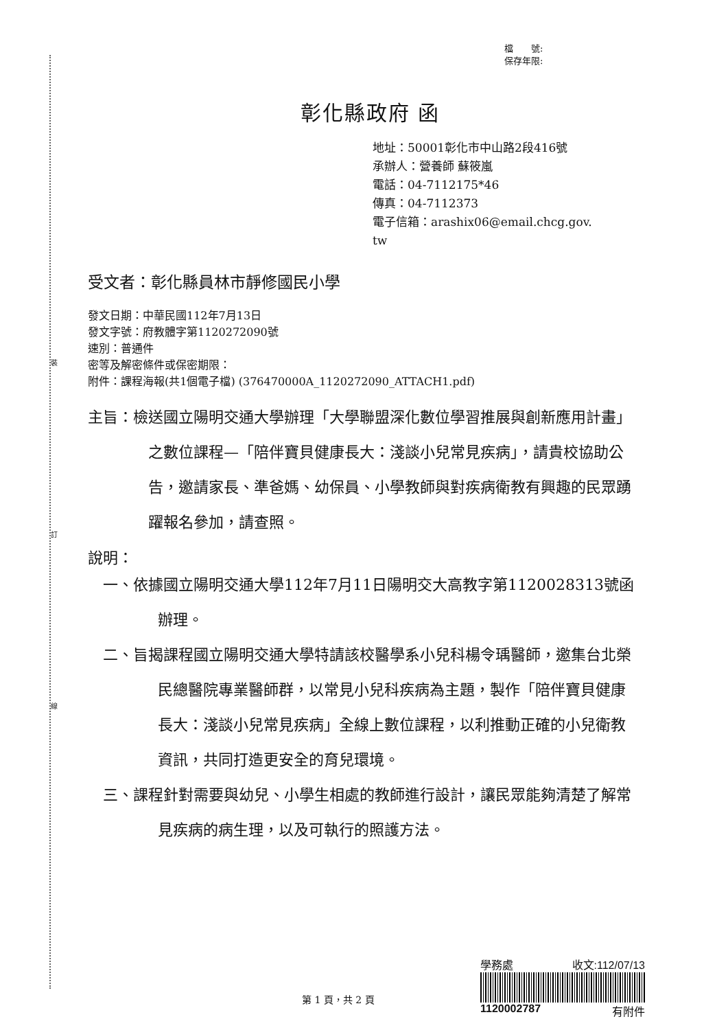裝
訂
線
檔　　號:
保存年限:
彰化縣政府 函
地址：50001彰化市中山路2段416號
承辦人：營養師 蘇筱嵐
電話：04-7112175*46
傳真：04-7112373
電子信箱：arashix06@email.chcg.gov.
tw
受文者：彰化縣員林市靜修國民小學
發文日期：中華民國112年7月13日
發文字號：府教體字第1120272090號
速別：普通件
密等及解密條件或保密期限：
附件：課程海報(共1個電子檔) (376470000A_1120272090_ATTACH1.pdf)
主旨：檢送國立陽明交通大學辦理「大學聯盟深化數位學習推展與創新應用計畫」之數位課程—「陪伴寶貝健康長大：淺談小兒常見疾病」，請貴校協助公告，邀請家長、準爸媽、幼保員、小學教師與對疾病衛教有興趣的民眾踴躍報名參加，請查照。
說明：
一、依據國立陽明交通大學112年7月11日陽明交大高教字第1120028313號函辦理。
二、旨揭課程國立陽明交通大學特請該校醫學系小兒科楊令瑀醫師，邀集台北榮民總醫院專業醫師群，以常見小兒科疾病為主題，製作「陪伴寶貝健康長大：淺談小兒常見疾病」全線上數位課程，以利推動正確的小兒衛教資訊，共同打造更安全的育兒環境。
三、課程針對需要與幼兒、小學生相處的教師進行設計，讓民眾能夠清楚了解常見疾病的病生理，以及可執行的照護方法。
第 1 頁，共 2 頁
學務處 收文:112/07/13
1120002787 有附件